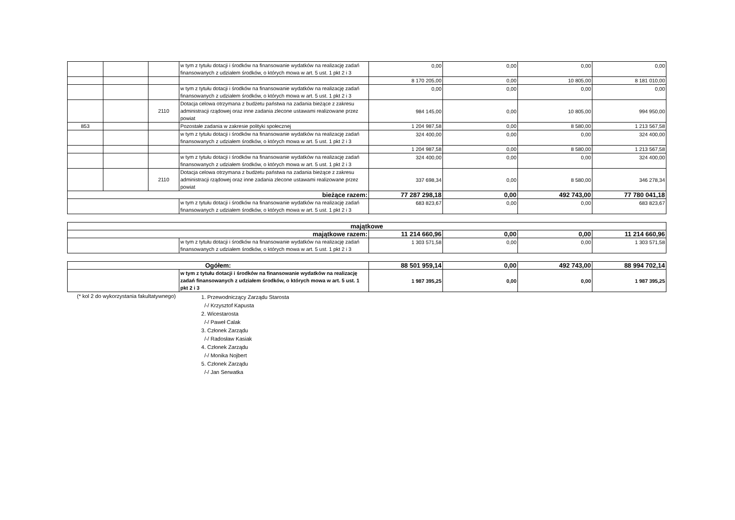| | | | w tym z tytułu dotacji i środków na finansowanie wydatków na realizację zadań finansowanych z udziałem środków, o których mowa w art. 5 ust. 1 pkt 2 i 3 | 0,00 | 0,00 | 0,00 | 0,00 |
| | | | | 8 170 205,00 | 0,00 | 10 805,00 | 8 181 010,00 |
| | | | w tym z tytułu dotacji i środków na finansowanie wydatków na realizację zadań finansowanych z udziałem środków, o których mowa w art. 5 ust. 1 pkt 2 i 3 | 0,00 | 0,00 | 0,00 | 0,00 |
| | | 2110 | Dotacja celowa otrzymana z budżetu państwa na zadania bieżące z zakresu administracji rządowej oraz inne zadania zlecone ustawami realizowane przez powiat | 984 145,00 | 0,00 | 10 805,00 | 994 950,00 |
| 853 | | | Pozostałe zadania w zakresie polityki społecznej | 1 204 987,58 | 0,00 | 8 580,00 | 1 213 567,58 |
| | | | w tym z tytułu dotacji i środków na finansowanie wydatków na realizację zadań finansowanych z udziałem środków, o których mowa w art. 5 ust. 1 pkt 2 i 3 | 324 400,00 | 0,00 | 0,00 | 324 400,00 |
| | | | | 1 204 987,58 | 0,00 | 8 580,00 | 1 213 567,58 |
| | | | w tym z tytułu dotacji i środków na finansowanie wydatków na realizację zadań finansowanych z udziałem środków, o których mowa w art. 5 ust. 1 pkt 2 i 3 | 324 400,00 | 0,00 | 0,00 | 324 400,00 |
| | | 2110 | Dotacja celowa otrzymana z budżetu państwa na zadania bieżące z zakresu administracji rządowej oraz inne zadania zlecone ustawami realizowane przez powiat | 337 698,34 | 0,00 | 8 580,00 | 346 278,34 |
| bieżące razem: | | | | 77 287 298,18 | 0,00 | 492 743,00 | 77 780 041,18 |
| | | | w tym z tytułu dotacji i środków na finansowanie wydatków na realizację zadań finansowanych z udziałem środków, o których mowa w art. 5 ust. 1 pkt 2 i 3 | 683 823,67 | 0,00 | 0,00 | 683 823,67 |
| majątkowe | | | | | |
| majątkowe razem: | | 11 214 660,96 | 0,00 | 0,00 | 11 214 660,96 |
| | w tym z tytułu dotacji i środków na finansowanie wydatków na realizację zadań finansowanych z udziałem środków, o których mowa w art. 5 ust. 1 pkt 2 i 3 | 1 303 571,58 | 0,00 | 0,00 | 1 303 571,58 |
| Ogółem: | | 88 501 959,14 | 0,00 | 492 743,00 | 88 994 702,14 |
| | w tym z tytułu dotacji i środków na finansowanie wydatków na realizację zadań finansowanych z udziałem środków, o których mowa w art. 5 ust. 1 pkt 2 i 3 | 1 987 395,25 | 0,00 | 0,00 | 1 987 395,25 |
(* kol 2 do wykorzystania fakultatywnego)
1. Przewodniczący Zarządu Starosta
/-/ Krzysztof Kapusta
2. Wicestarosta
/-/ Paweł Calak
3. Członek Zarządu
/-/ Radosław Kasiak
4. Członek Zarządu
/-/ Monika Nojbert
5. Członek Zarządu
/-/ Jan Serwatka